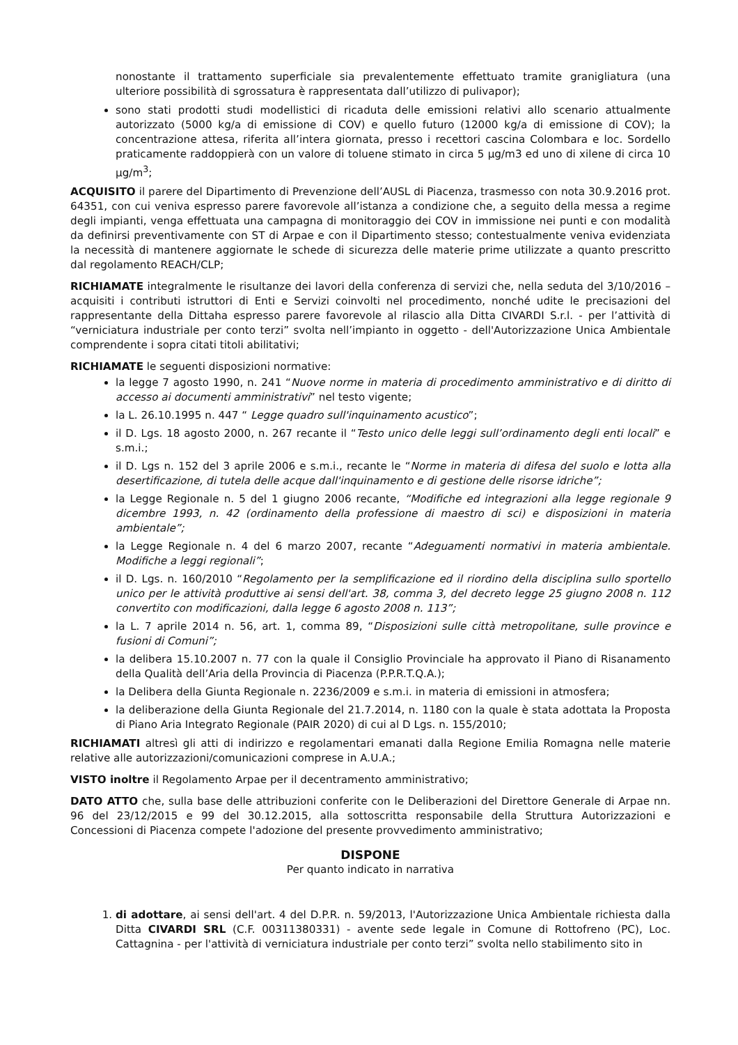nonostante il trattamento superficiale sia prevalentemente effettuato tramite graniglia­tura (una ulteriore possibilità di sgrossatura è rappresentata dall’utilizzo di pulivapor);
sono stati prodotti studi modellistici di ricaduta delle emissioni relativi allo scenario attualmente autorizzato (5000 kg/a di emissione di COV) e quello futuro (12000 kg/a di emissione di COV); la concentrazione attesa, riferita all’intera giornata, presso i recettori cascina Colombara e loc. Sordello praticamente raddoppierà con un valore di toluene stimato in circa 5 µg/m3 ed uno di xilene di circa 10 µg/m<sup>3</sup>;
ACQUISITO il parere del Dipartimento di Prevenzione dell’AUSL di Piacenza, trasmesso con nota 30.9.2016 prot. 64351, con cui veniva espresso parere favorevole all’istanza a condizione che, a seguito della messa a regime degli impianti, venga effettuata una campagna di monitoraggio dei COV in immissione nei punti e con modalità da definirsi preventivamente con ST di Arpae e con il Dipartimento stesso; contestualmente veniva evidenziata la necessità di mantenere aggiornate le schede di sicurezza delle materie prime utilizzate a quanto prescritto dal regolamento REACH/CLP;
RICHIAMATE integralmente le risultanze dei lavori della conferenza di servizi che, nella seduta del 3/10/2016 – acquisiti i contributi istruttori di Enti e Servizi coinvolti nel procedimento, nonché udite le precisazioni del rappresentante della Dittaha espresso parere favorevole al rilascio alla Ditta CIVARDI S.r.l. - per l’attività di “verniciatura industriale per conto terzi” svolta nell’impianto in oggetto - dell'Autorizzazione Unica Ambientale comprendente i sopra citati titoli abilitativi;
RICHIAMATE le seguenti disposizioni normative:
la legge 7 agosto 1990, n. 241 “Nuove norme in materia di procedimento amministrativo e di diritto di accesso ai documenti amministrativi” nel testo vigente;
la L. 26.10.1995 n. 447 “ Legge quadro sull'inquinamento acustico”;
il D. Lgs. 18 agosto 2000, n. 267 recante il “Testo unico delle leggi sull’ordinamento degli enti locali” e s.m.i.;
il D. Lgs n. 152 del 3 aprile 2006 e s.m.i., recante le “Norme in materia di difesa del suolo e lotta alla desertificazione, di tutela delle acque dall'inquinamento e di gestione delle risorse idriche”;
la Legge Regionale n. 5 del 1 giugno 2006 recante, “Modifiche ed integrazioni alla legge regionale 9 dicembre 1993, n. 42 (ordinamento della professione di maestro di sci) e disposizioni in materia ambientale”;
la Legge Regionale n. 4 del 6 marzo 2007, recante “Adeguamenti normativi in materia ambientale. Modifiche a leggi regionali”;
il D. Lgs. n. 160/2010 “Regolamento per la semplificazione ed il riordino della disciplina sullo sportello unico per le attività produttive ai sensi dell'art. 38, comma 3, del decreto legge 25 giugno 2008 n. 112 convertito con modificazioni, dalla legge 6 agosto 2008 n. 113”;
la L. 7 aprile 2014 n. 56, art. 1, comma 89, “Disposizioni sulle città metropolitane, sulle province e fusioni di Comuni”;
la delibera 15.10.2007 n. 77 con la quale il Consiglio Provinciale ha approvato il Piano di Risanamento della Qualità dell’Aria della Provincia di Piacenza (P.P.R.T.Q.A.);
la Delibera della Giunta Regionale n. 2236/2009 e s.m.i. in materia di emissioni in atmosfera;
la deliberazione della Giunta Regionale del 21.7.2014, n. 1180 con la quale è stata adottata la Proposta di Piano Aria Integrato Regionale (PAIR 2020) di cui al D Lgs. n. 155/2010;
RICHIAMATI altresì gli atti di indirizzo e regolamentari emanati dalla Regione Emilia Romagna nelle materie relative alle autorizzazioni/comunicazioni comprese in A.U.A.;
VISTO inoltre il Regolamento Arpae per il decentramento amministrativo;
DATO ATTO che, sulla base delle attribuzioni conferite con le Deliberazioni del Direttore Generale di Arpae nn. 96 del 23/12/2015 e 99 del 30.12.2015, alla sottoscritta responsabile della Struttura Autorizzazioni e Concessioni di Piacenza compete l'adozione del presente provvedimento amministrativo;
DISPONE
Per quanto indicato in narrativa
1. di adottare, ai sensi dell'art. 4 del D.P.R. n. 59/2013, l'Autorizzazione Unica Ambientale richiesta dalla Ditta CIVARDI SRL (C.F. 00311380331) - avente sede legale in Comune di Rottofreno (PC), Loc. Cattagnina - per l'attività di verniciatura industriale per conto terzi” svolta nello stabilimento sito in